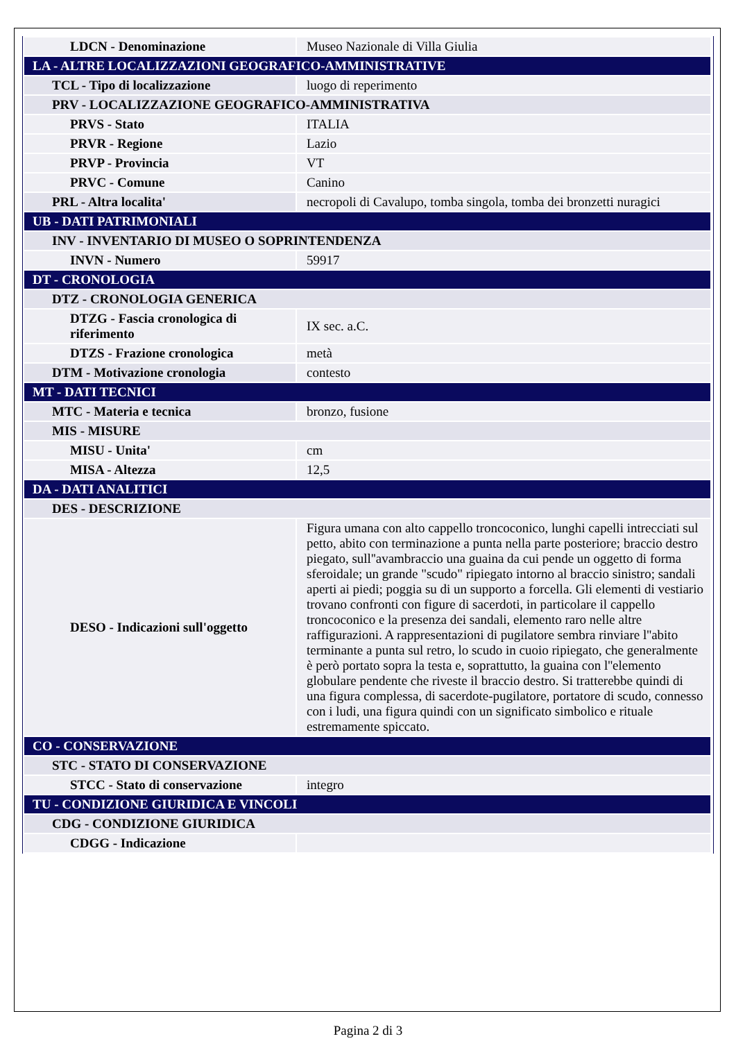| LDCN - Denominazione | Museo Nazionale di Villa Giulia |
| LA - ALTRE LOCALIZZAZIONI GEOGRAFICO-AMMINISTRATIVE | |
| TCL - Tipo di localizzazione | luogo di reperimento |
| PRV - LOCALIZZAZIONE GEOGRAFICO-AMMINISTRATIVA | |
| PRVS - Stato | ITALIA |
| PRVR - Regione | Lazio |
| PRVP - Provincia | VT |
| PRVC - Comune | Canino |
| PRL - Altra localita' | necropoli di Cavalupo, tomba singola, tomba dei bronzetti nuragici |
| UB - DATI PATRIMONIALI | |
| INV - INVENTARIO DI MUSEO O SOPRINTENDENZA | |
| INVN - Numero | 59917 |
| DT - CRONOLOGIA | |
| DTZ - CRONOLOGIA GENERICA | |
| DTZG - Fascia cronologica di riferimento | IX sec. a.C. |
| DTZS - Frazione cronologica | metà |
| DTM - Motivazione cronologia | contesto |
| MT - DATI TECNICI | |
| MTC - Materia e tecnica | bronzo, fusione |
| MIS - MISURE | |
| MISU - Unita' | cm |
| MISA - Altezza | 12,5 |
| DA - DATI ANALITICI | |
| DES - DESCRIZIONE | |
| DESO - Indicazioni sull'oggetto | Figura umana con alto cappello troncoconico, lunghi capelli intrecciati sul petto, abito con terminazione a punta nella parte posteriore; braccio destro piegato, sull''avambraccio una guaina da cui pende un oggetto di forma sferoidale; un grande "scudo" ripiegato intorno al braccio sinistro; sandali aperti ai piedi; poggia su di un supporto a forcella. Gli elementi di vestiario trovano confronti con figure di sacerdoti, in particolare il cappello troncoconico e la presenza dei sandali, elemento raro nelle altre raffigurazioni. A rappresentazioni di pugilatore sembra rinviare l''abito terminante a punta sul retro, lo scudo in cuoio ripiegato, che generalmente è però portato sopra la testa e, soprattutto, la guaina con l''elemento globulare pendente che riveste il braccio destro. Si tratterebbe quindi di una figura complessa, di sacerdote-pugilatore, portatore di scudo, connesso con i ludi, una figura quindi con un significato simbolico e rituale estremamente spiccato. |
| CO - CONSERVAZIONE | |
| STC - STATO DI CONSERVAZIONE | |
| STCC - Stato di conservazione | integro |
| TU - CONDIZIONE GIURIDICA E VINCOLI | |
| CDG - CONDIZIONE GIURIDICA | |
| CDGG - Indicazione | |
Pagina 2 di 3